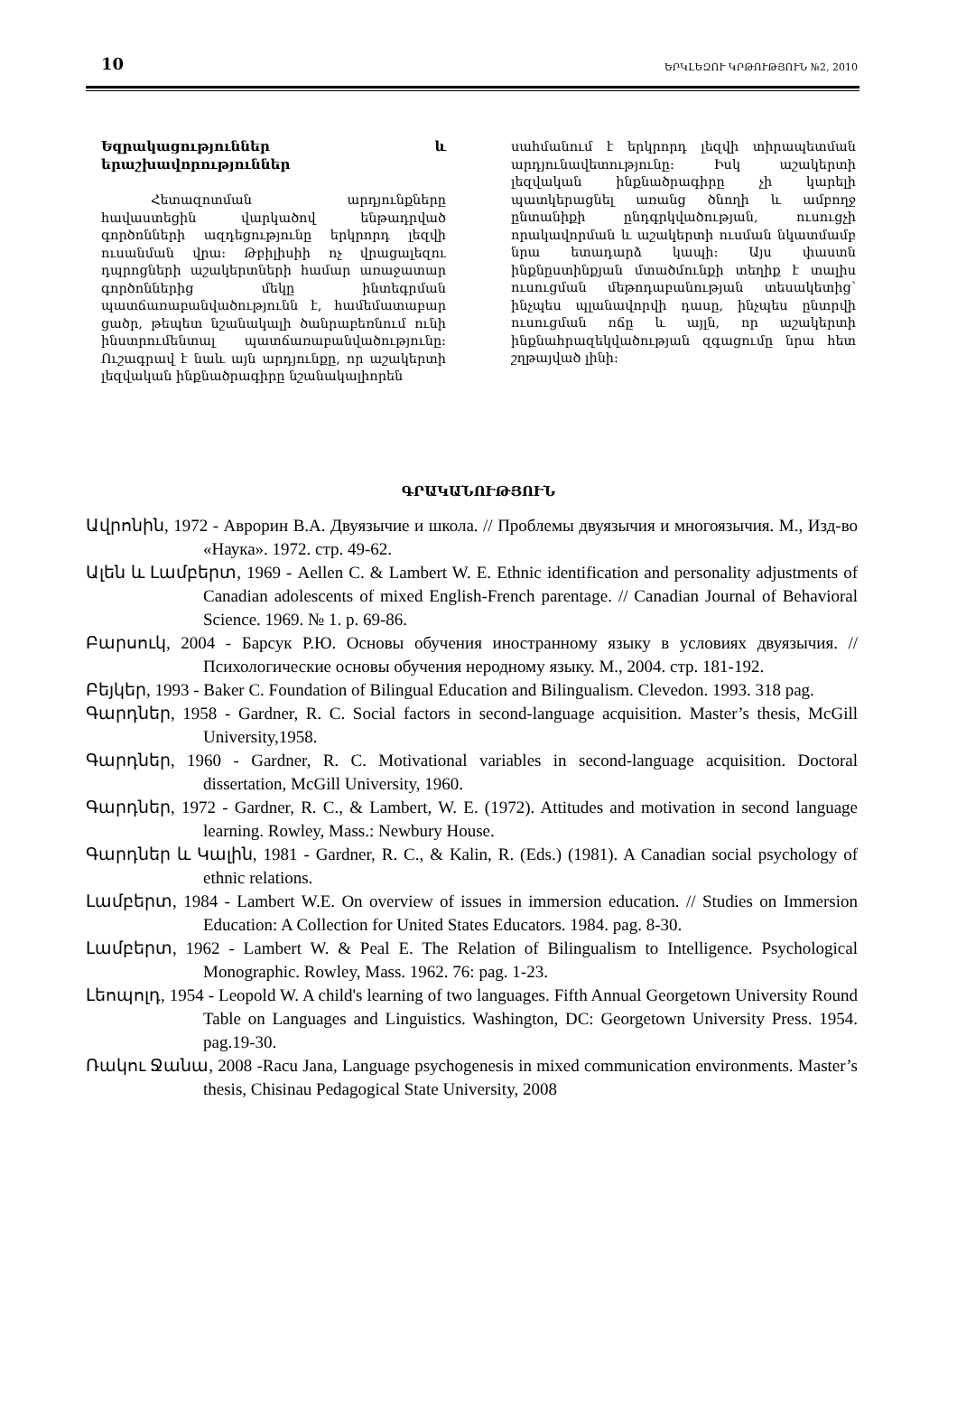10 ԵՐԿԼԵԶՈՒ ԿՐԹՈՒԹՅՈՒՆ №2, 2010
Եզրակացություններ և երաշխավորություններ
Հետազոտման արդյունքները հավաստեցին վարկածով ենթադրված գործոնների ազդեցությունը երկրորդ լեզվի ուսանման վրա: Թբիլիսիի ոչ վրացալեզու դպրոցների աշակերտների համար առաջատար գործոններից մեկը ինտեգրման պատճառաբանվածությունն է, համեմատաբար ցածր, թեպետ նշանակալի ծանրաբեռնում ունի ինստրումենտալ պատճառաբանվածությունը: Ուշագրավ է նաև այն արդյունքը, որ աշակերտի լեզվական ինքնածրագիրը նշանակալիորեն
սահմանում է երկրորդ լեզվի տիրապետման արդյունավետությունը: Իսկ աշակերտի լեզվական ինքնածրագիրը չի կարելի պատկերացնել առանց ծնողի և ամբողջ ընտանիքի ընդգրկվածության, ուսուցչի որակավորման և աշակերտի ուսման նկատմամբ նրա ետադարձ կապի: Այս փաստն ինքնըստինքյան մտածմունքի տեղիք է տալիս ուսուցման մեթոդաբանության տեսակետից՝ ինչպես պլանավորվի դասը, ինչպես ընտրվի ուսուցման ոճը և այլն, որ աշակերտի ինքնահրազեկվածության զգացումը նրա հետ շղթայված լինի:
ԳՐԱԿԱՆՈՒԹՅՈՒՆ
Ավրոնին, 1972 - Аврорин В.А. Двуязычие и школа. // Проблемы двуязычия и многоязычия. М., Изд-во «Наука». 1972. стр. 49-62.
Ալեն և Լամբերտ, 1969 - Aellen C. & Lambert W. E. Ethnic identification and personality adjustments of Canadian adolescents of mixed English-French parentage. // Canadian Journal of Behavioral Science. 1969. № 1. p. 69-86.
Բարսուկ, 2004 - Барсук Р.Ю. Основы обучения иностранному языку в условиях двуязычия. // Психологические основы обучения неродному языку. М., 2004. стр. 181-192.
Բեյկեր, 1993 - Baker C. Foundation of Bilingual Education and Bilingualism. Clevedon. 1993. 318 pag.
Գարդներ, 1958 - Gardner, R. C. Social factors in second-language acquisition. Master’s thesis, McGill University,1958.
Գարդներ, 1960 - Gardner, R. C. Motivational variables in second-language acquisition. Doctoral dissertation, McGill University, 1960.
Գարդներ, 1972 - Gardner, R. C., & Lambert, W. E. (1972). Attitudes and motivation in second language learning. Rowley, Mass.: Newbury House.
Գարդներ և Կալին, 1981 - Gardner, R. C., & Kalin, R. (Eds.) (1981). A Canadian social psychology of ethnic relations.
Լամբերտ, 1984 - Lambert W.E. On overview of issues in immersion education. // Studies on Immersion Education: A Collection for United States Educators. 1984. pag. 8-30.
Լամբերտ, 1962 - Lambert W. & Peal E. The Relation of Bilingualism to Intelligence. Psychological Monographic. Rowley, Mass. 1962. 76: pag. 1-23.
Լեոպոլդ, 1954 - Leopold W. A child's learning of two languages. Fifth Annual Georgetown University Round Table on Languages and Linguistics. Washington, DC: Georgetown University Press. 1954. pag.19-30.
Ռակու Ջանա, 2008 -Racu Jana, Language psychogenesis in mixed communication environments. Master’s thesis, Chisinau Pedagogical State University, 2008